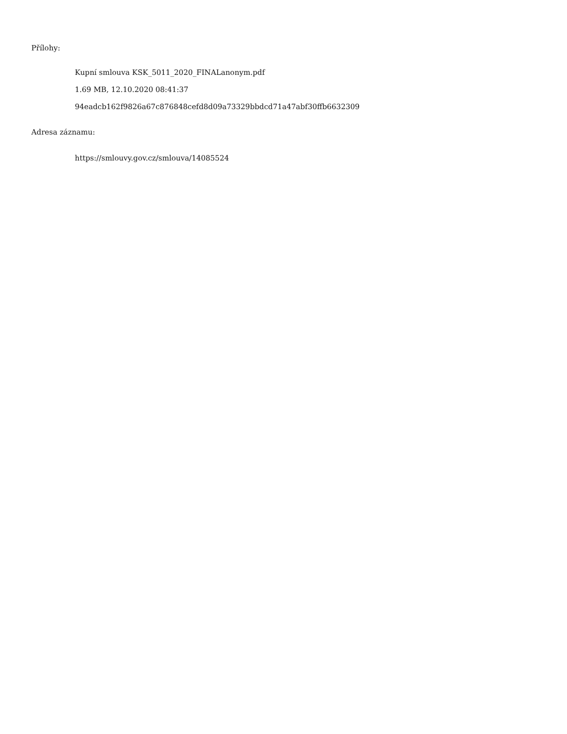Přílohy:
Kupní smlouva KSK_5011_2020_FINALanonym.pdf
1.69 MB, 12.10.2020 08:41:37
94eadcb162f9826a67c876848cefd8d09a73329bbdcd71a47abf30ffb6632309
Adresa záznamu:
https://smlouvy.gov.cz/smlouva/14085524